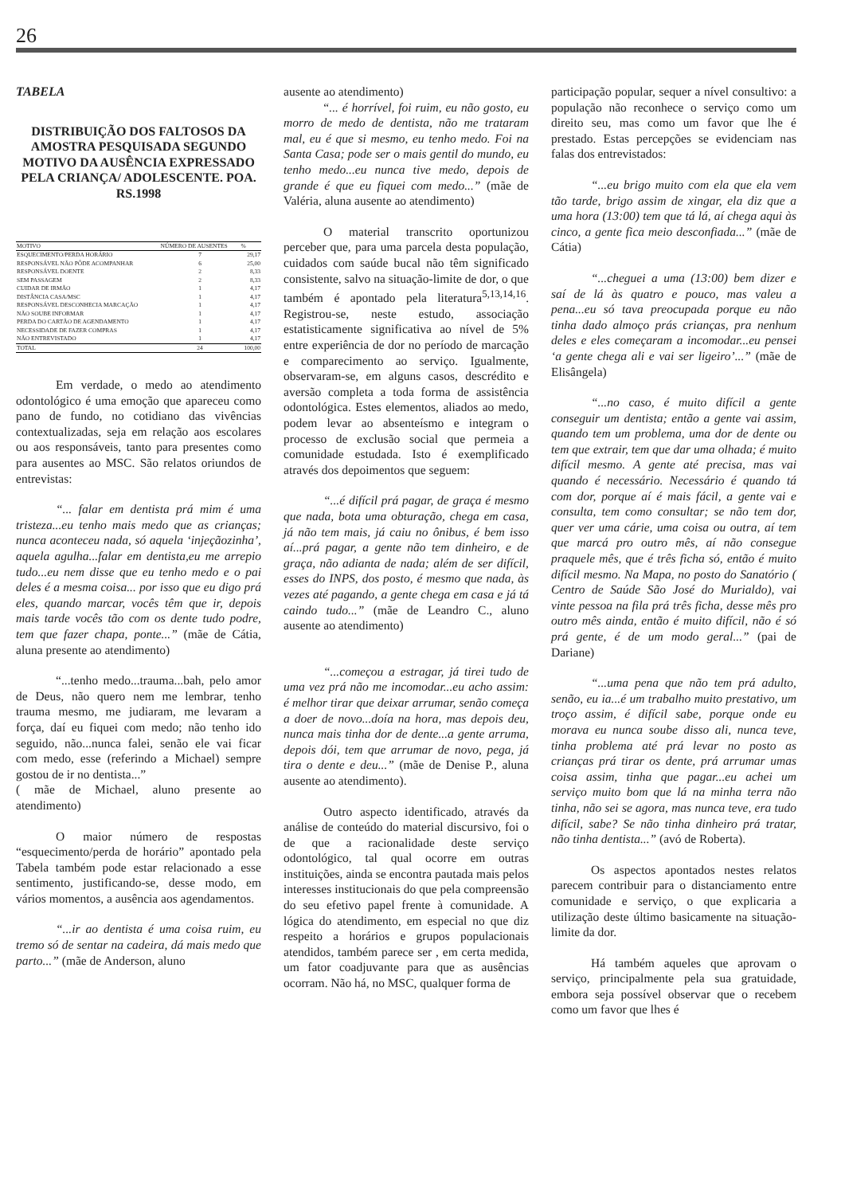26
TABELA
DISTRIBUIÇÃO DOS FALTOSOS DA AMOSTRA PESQUISADA SEGUNDO MOTIVO DA AUSÊNCIA EXPRESSADO PELA CRIANÇA/ ADOLESCENTE. POA. RS.1998
| MOTIVO | NÚMERO DE AUSENTES | % |
| --- | --- | --- |
| ESQUECIMENTO/PERDA HORÁRIO | 7 | 29,17 |
| RESPONSÁVEL NÃO PÔDE ACOMPANHAR | 6 | 25,00 |
| RESPONSÁVEL DOENTE | 2 | 8,33 |
| SEM PASSAGEM | 2 | 8,33 |
| CUIDAR DE IRMÃO | 1 | 4,17 |
| DISTÂNCIA CASA/MSC | 1 | 4,17 |
| RESPONSÁVEL DESCONHECIA MARCAÇÃO | 1 | 4,17 |
| NÃO SOUBE INFORMAR | 1 | 4,17 |
| PERDA DO CARTÃO DE AGENDAMENTO | 1 | 4,17 |
| NECESSIDADE DE FAZER COMPRAS | 1 | 4,17 |
| NÃO ENTREVISTADO | 1 | 4,17 |
| TOTAL | 24 | 100,00 |
Em verdade, o medo ao atendimento odontológico é uma emoção que apareceu como pano de fundo, no cotidiano das vivências contextualizadas, seja em relação aos escolares ou aos responsáveis, tanto para presentes como para ausentes ao MSC. São relatos oriundos de entrevistas:
“... falar em dentista prá mim é uma tristeza...eu tenho mais medo que as crianças; nunca aconteceu nada, só aquela ‘injeçãozinha’, aquela agulha...falar em dentista,eu me arrepio tudo...eu nem disse que eu tenho medo e o pai deles é a mesma coisa... por isso que eu digo prá eles, quando marcar, vocês têm que ir, depois mais tarde vocês tão com os dente tudo podre, tem que fazer chapa, ponte...” (mãe de Cátia, aluna presente ao atendimento)
“...tenho medo...trauma...bah, pelo amor de Deus, não quero nem me lembrar, tenho trauma mesmo, me judiaram, me levaram a força, daí eu fiquei com medo; não tenho ido seguido, não...nunca falei, senão ele vai ficar com medo, esse (referindo a Michael) sempre gostou de ir no dentista...”
( mãe de Michael, aluno presente ao atendimento)
O maior número de respostas “esquecimento/perda de horário” apontado pela Tabela também pode estar relacionado a esse sentimento, justificando-se, desse modo, em vários momentos, a ausência aos agendamentos.
“...ir ao dentista é uma coisa ruim, eu tremo só de sentar na cadeira, dá mais medo que parto...” (mãe de Anderson, aluno
ausente ao atendimento)
“... é horrível, foi ruim, eu não gosto, eu morro de medo de dentista, não me trataram mal, eu é que si mesmo, eu tenho medo. Foi na Santa Casa; pode ser o mais gentil do mundo, eu tenho medo...eu nunca tive medo, depois de grande é que eu fiquei com medo...” (mãe de Valéria, aluna ausente ao atendimento)
O material transcrito oportunizou perceber que, para uma parcela desta população, cuidados com saúde bucal não têm significado consistente, salvo na situação-limite de dor, o que também é apontado pela literatura<sup>5,13,14,16</sup>. Registrou-se, neste estudo, associação estatisticamente significativa ao nível de 5% entre experiência de dor no período de marcação e comparecimento ao serviço. Igualmente, observaram-se, em alguns casos, descrédito e aversão completa a toda forma de assistência odontológica. Estes elementos, aliados ao medo, podem levar ao absenteísmo e integram o processo de exclusão social que permeia a comunidade estudada. Isto é exemplificado através dos depoimentos que seguem:
“...é difícil prá pagar, de graça é mesmo que nada, bota uma obturação, chega em casa, já não tem mais, já caiu no ônibus, é bem isso aí...prá pagar, a gente não tem dinheiro, e de graça, não adianta de nada; além de ser difícil, esses do INPS, dos posto, é mesmo que nada, às vezes até pagando, a gente chega em casa e já tá caindo tudo...” (mãe de Leandro C., aluno ausente ao atendimento)
“...começou a estragar, já tirei tudo de uma vez prá não me incomodar...eu acho assim: é melhor tirar que deixar arrumar, senão começa a doer de novo...doía na hora, mas depois deu, nunca mais tinha dor de dente...a gente arruma, depois dói, tem que arrumar de novo, pega, já tira o dente e deu...” (mãe de Denise P., aluna ausente ao atendimento).
Outro aspecto identificado, através da análise de conteúdo do material discursivo, foi o de que a racionalidade deste serviço odontológico, tal qual ocorre em outras instituições, ainda se encontra pautada mais pelos interesses institucionais do que pela compreensão do seu efetivo papel frente à comunidade. A lógica do atendimento, em especial no que diz respeito a horários e grupos populacionais atendidos, também parece ser , em certa medida, um fator coadjuvante para que as ausências ocorram. Não há, no MSC, qualquer forma de
participação popular, sequer a nível consultivo: a população não reconhece o serviço como um direito seu, mas como um favor que lhe é prestado. Estas percepções se evidenciam nas falas dos entrevistados:
“...eu brigo muito com ela que ela vem tão tarde, brigo assim de xingar, ela diz que a uma hora (13:00) tem que tá lá, aí chega aqui às cinco, a gente fica meio desconfiada...” (mãe de Cátia)
“...cheguei a uma (13:00) bem dizer e saí de lá às quatro e pouco, mas valeu a pena...eu só tava preocupada porque eu não tinha dado almoço prás crianças, pra nenhum deles e eles começaram a incomodar...eu pensei ‘a gente chega ali e vai ser ligeiro’...” (mãe de Elisângela)
“...no caso, é muito difícil a gente conseguir um dentista; então a gente vai assim, quando tem um problema, uma dor de dente ou tem que extrair, tem que dar uma olhada; é muito difícil mesmo. A gente até precisa, mas vai quando é necessário. Necessário é quando tá com dor, porque aí é mais fácil, a gente vai e consulta, tem como consultar; se não tem dor, quer ver uma cárie, uma coisa ou outra, aí tem que marcá pro outro mês, aí não consegue praquele mês, que é três ficha só, então é muito difícil mesmo. Na Mapa, no posto do Sanatório ( Centro de Saúde São José do Murialdo), vai vinte pessoa na fila prá três ficha, desse mês pro outro mês ainda, então é muito difícil, não é só prá gente, é de um modo geral...” (pai de Dariane)
“...uma pena que não tem prá adulto, senão, eu ia...é um trabalho muito prestativo, um troço assim, é difícil sabe, porque onde eu morava eu nunca soube disso ali, nunca teve, tinha problema até prá levar no posto as crianças prá tirar os dente, prá arrumar umas coisa assim, tinha que pagar...eu achei um serviço muito bom que lá na minha terra não tinha, não sei se agora, mas nunca teve, era tudo difícil, sabe? Se não tinha dinheiro prá tratar, não tinha dentista...” (avó de Roberta).
Os aspectos apontados nestes relatos parecem contribuir para o distanciamento entre comunidade e serviço, o que explicaria a utilização deste último basicamente na situação-limite da dor.
Há também aqueles que aprovam o serviço, principalmente pela sua gratuidade, embora seja possível observar que o recebem como um favor que lhes é